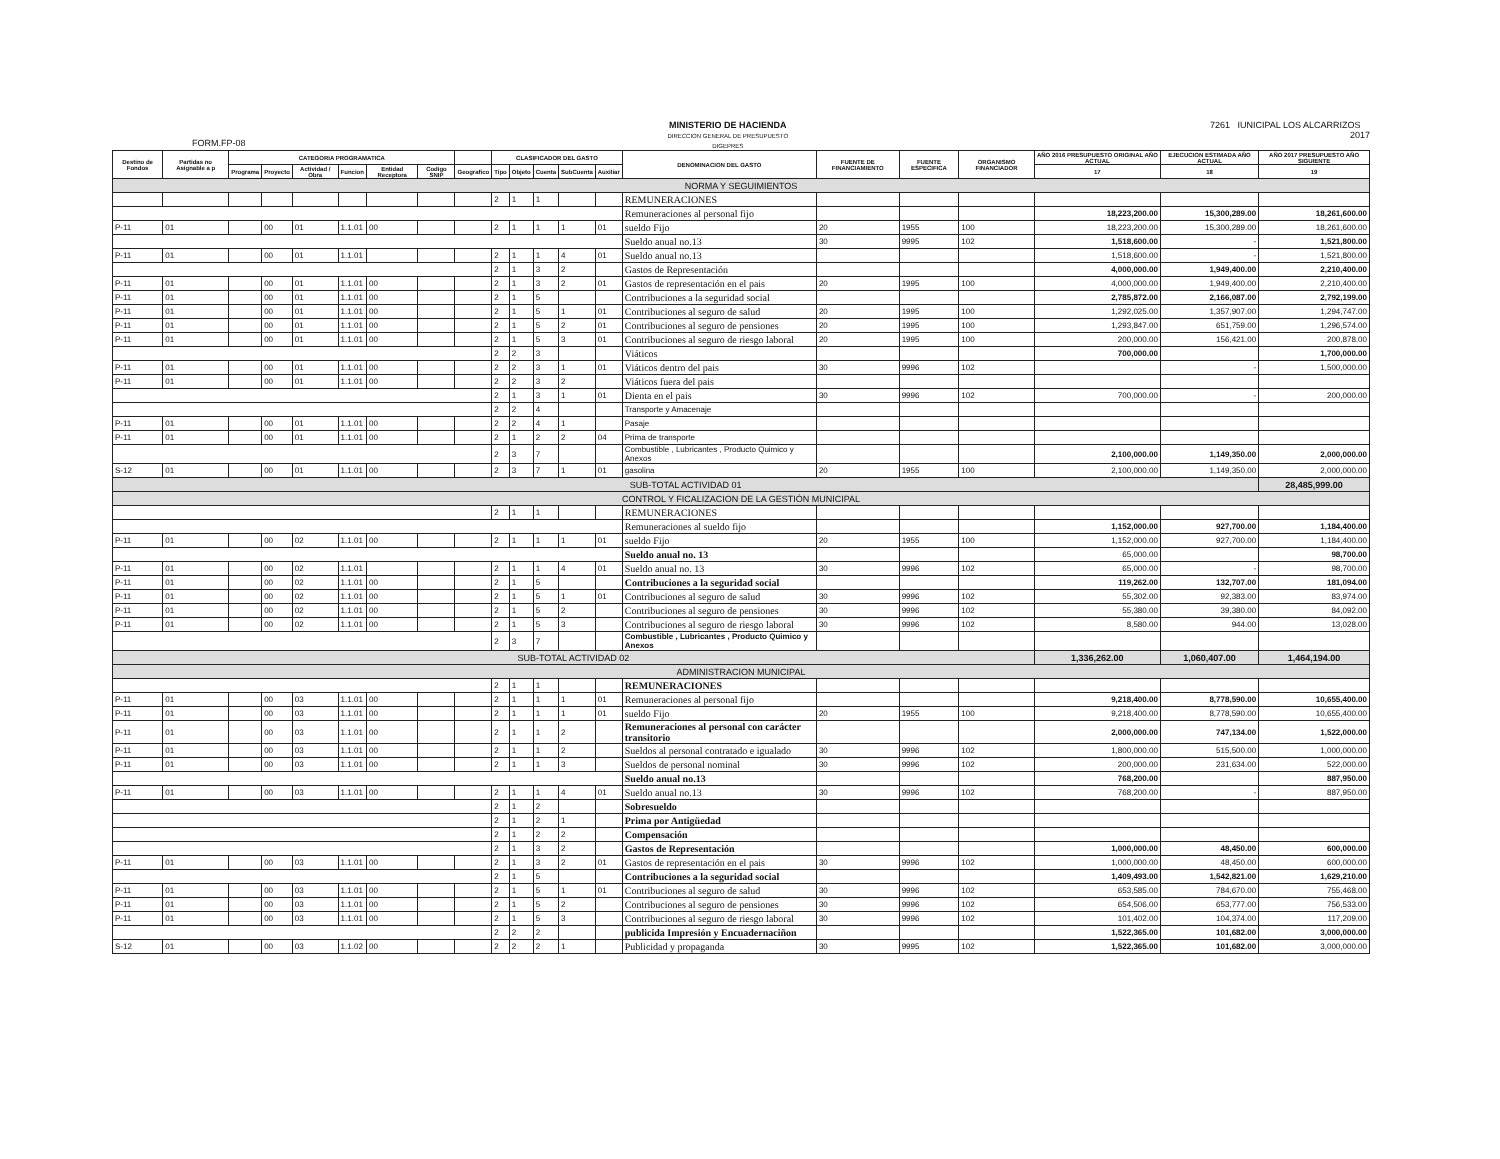FORM.FP-08
MINISTERIO DE HACIENDA
DIRECCION GENERAL DE PRESUPUESTO
DIGEPRES
7261 IUNICIPAL LOS ALCARRIZOS
2017
| Destino de Fondos | Partidas no Asignable a p | CATEGORIA PROGRAMATICA | | | | | | | CLASIFICADOR DEL GASTO | | | | | DENOMINACION DEL GASTO | FUENTE DE FINANCIAMIENTO | FUENTE ESPECIFICA | ORGANISMO FINANCIADOR | AÑO 2016 PRESUPUESTO ORIGINAL AÑO ACTUAL | EJECUCION ESTIMADA AÑO ACTUAL | AÑO 2017 PRESUPUESTO AÑO SIGUIENTE |
| --- | --- | --- | --- | --- | --- | --- | --- | --- | --- | --- | --- | --- | --- | --- | --- | --- | --- | --- | --- | --- |
| | | Programa | Proyecto | Actividad / Obra | Funcion | Entidad Receptora | Codigo SNIP | Geografico | Tipo | Objeto | Cuenta | SubCuenta | Auxiliar | | | | | 17 | 18 | 19 |
| NORMA Y SEGUIMIENTOS | | | | | | | | | | | | | | | | | | | | |
| | | | | | | | | | 2 | 1 | 1 | | | REMUNERACIONES | | | | | | |
| | | | | | | | | | | | | | | Remuneraciones al personal fijo | | | | 18,223,200.00 | 15,300,289.00 | 18,261,600.00 |
| P-11 | 01 | | 00 | 01 | 1.1.01 | 00 | | | 2 | 1 | 1 | 1 | 01 | sueldo Fijo | 20 | 1955 | 100 | 18,223,200.00 | 15,300,289.00 | 18,261,600.00 |
| | | | | | | | | | | | | | | Sueldo anual no.13 | 30 | 9995 | 102 | 1,518,600.00 | - | 1,521,800.00 |
| P-11 | 01 | | 00 | 01 | 1.1.01 | | | | 2 | 1 | 1 | 4 | 01 | Sueldo anual no.13 | | | | 1,518,600.00 | - | 1,521,800.00 |
| | | | | | | | | | 2 | 1 | 3 | 2 | | Gastos de Representación | | | | 4,000,000.00 | 1,949,400.00 | 2,210,400.00 |
| P-11 | 01 | | 00 | 01 | 1.1.01 | 00 | | | 2 | 1 | 3 | 2 | 01 | Gastos de representación en el pais | 20 | 1995 | 100 | 4,000,000.00 | 1,949,400.00 | 2,210,400.00 |
| P-11 | 01 | | 00 | 01 | 1.1.01 | 00 | | | 2 | 1 | 5 | | | Contribuciones a la seguridad social | | | | 2,785,872.00 | 2,166,087.00 | 2,792,199.00 |
| P-11 | 01 | | 00 | 01 | 1.1.01 | 00 | | | 2 | 1 | 5 | 1 | 01 | Contribuciones al seguro de salud | 20 | 1995 | 100 | 1,292,025.00 | 1,357,907.00 | 1,294,747.00 |
| P-11 | 01 | | 00 | 01 | 1.1.01 | 00 | | | 2 | 1 | 5 | 2 | 01 | Contribuciones al seguro de pensiones | 20 | 1995 | 100 | 1,293,847.00 | 651,759.00 | 1,296,574.00 |
| P-11 | 01 | | 00 | 01 | 1.1.01 | 00 | | | 2 | 1 | 5 | 3 | 01 | Contribuciones al seguro de riesgo laboral | 20 | 1995 | 100 | 200,000.00 | 156,421.00 | 200,878.00 |
| | | | | | | | | | 2 | 2 | 3 | | | Viáticos | | | | 700,000.00 | | 1,700,000.00 |
| P-11 | 01 | | 00 | 01 | 1.1.01 | 00 | | | 2 | 2 | 3 | 1 | 01 | Viáticos dentro del pais | 30 | 9996 | 102 | | - | 1,500,000.00 |
| P-11 | 01 | | 00 | 01 | 1.1.01 | 00 | | | 2 | 2 | 3 | 2 | | Viáticos fuera del pais | | | | | | |
| | | | | | | | | | 2 | 1 | 3 | 1 | 01 | Dienta en el pais | 30 | 9996 | 102 | 700,000.00 | - | 200,000.00 |
| | | | | | | | | | 2 | 2 | 4 | | | Transporte y Amacenaje | | | | | | |
| P-11 | 01 | | 00 | 01 | 1.1.01 | 00 | | | 2 | 2 | 4 | 1 | | Pasaje | | | | | | |
| P-11 | 01 | | 00 | 01 | 1.1.01 | 00 | | | 2 | 1 | 2 | 2 | 04 | Prima de transporte | | | | | | |
| | | | | | | | | | 2 | 3 | 7 | | | Combustible , Lubricantes , Producto Quimico y Anexos | | | | 2,100,000.00 | 1,149,350.00 | 2,000,000.00 |
| S-12 | 01 | | 00 | 01 | 1.1.01 | 00 | | | 2 | 3 | 7 | 1 | 01 | gasolina | 20 | 1955 | 100 | 2,100,000.00 | 1,149,350.00 | 2,000,000.00 |
| SUB-TOTAL ACTIVIDAD 01 | | | | | | | | | | | | | | | | | | | | 28,485,999.00 |
| CONTROL Y FICALIZACION DE LA GESTIÓN MUNICIPAL | | | | | | | | | | | | | | | | | | | | |
| | | | | | | | | | 2 | 1 | 1 | | | REMUNERACIONES | | | | | | |
| | | | | | | | | | | | | | | Remuneraciones al sueldo fijo | | | | 1,152,000.00 | 927,700.00 | 1,184,400.00 |
| P-11 | 01 | | 00 | 02 | 1.1.01 | 00 | | | 2 | 1 | 1 | 1 | 01 | sueldo Fijo | 20 | 1955 | 100 | 1,152,000.00 | 927,700.00 | 1,184,400.00 |
| | | | | | | | | | | | | | | Sueldo anual no. 13 | | | | 65,000.00 | | 98,700.00 |
| P-11 | 01 | | 00 | 02 | 1.1.01 | | | | 2 | 1 | 1 | 4 | 01 | Sueldo anual no. 13 | 30 | 9996 | 102 | 65,000.00 | - | 98,700.00 |
| P-11 | 01 | | 00 | 02 | 1.1.01 | 00 | | | 2 | 1 | 5 | | | Contribuciones a la seguridad social | | | | 119,262.00 | 132,707.00 | 181,094.00 |
| P-11 | 01 | | 00 | 02 | 1.1.01 | 00 | | | 2 | 1 | 5 | 1 | 01 | Contribuciones al seguro de salud | 30 | 9996 | 102 | 55,302.00 | 92,383.00 | 83,974.00 |
| P-11 | 01 | | 00 | 02 | 1.1.01 | 00 | | | 2 | 1 | 5 | 2 | | Contribuciones al seguro de pensiones | 30 | 9996 | 102 | 55,380.00 | 39,380.00 | 84,092.00 |
| P-11 | 01 | | 00 | 02 | 1.1.01 | 00 | | | 2 | 1 | 5 | 3 | | Contribuciones al seguro de riesgo laboral | 30 | 9996 | 102 | 8,580.00 | 944.00 | 13,028.00 |
| | | | | | | | | | 2 | 3 | 7 | | | Combustible , Lubricantes , Producto Quimico y Anexos | | | | | | |
| SUB-TOTAL ACTIVIDAD 02 | | | | | | | | | | | | | | | | | | 1,336,262.00 | 1,060,407.00 | 1,464,194.00 |
| ADMINISTRACION MUNICIPAL | | | | | | | | | | | | | | | | | | | | |
| | | | | | | | | | 2 | 1 | 1 | | | REMUNERACIONES | | | | | | |
| P-11 | 01 | | 00 | 03 | 1.1.01 | 00 | | | 2 | 1 | 1 | 1 | 01 | Remuneraciones al personal fijo | | | | 9,218,400.00 | 8,778,590.00 | 10,655,400.00 |
| P-11 | 01 | | 00 | 03 | 1.1.01 | 00 | | | 2 | 1 | 1 | 1 | 01 | sueldo Fijo | 20 | 1955 | 100 | 9,218,400.00 | 8,778,590.00 | 10,655,400.00 |
| P-11 | 01 | | 00 | 03 | 1.1.01 | 00 | | | 2 | 1 | 1 | 2 | | Remuneraciones al personal con carácter transitorio | | | | 2,000,000.00 | 747,134.00 | 1,522,000.00 |
| P-11 | 01 | | 00 | 03 | 1.1.01 | 00 | | | 2 | 1 | 1 | 2 | | Sueldos al personal contratado e igualado | 30 | 9996 | 102 | 1,800,000.00 | 515,500.00 | 1,000,000.00 |
| P-11 | 01 | | 00 | 03 | 1.1.01 | 00 | | | 2 | 1 | 1 | 3 | | Sueldos de personal nominal | 30 | 9996 | 102 | 200,000.00 | 231,634.00 | 522,000.00 |
| | | | | | | | | | | | | | | Sueldo anual no.13 | | | | 768,200.00 | | 887,950.00 |
| P-11 | 01 | | 00 | 03 | 1.1.01 | 00 | | | 2 | 1 | 1 | 4 | 01 | Sueldo anual no.13 | 30 | 9996 | 102 | 768,200.00 | - | 887,950.00 |
| | | | | | | | | | 2 | 1 | 2 | | | Sobresueldo | | | | | | |
| | | | | | | | | | 2 | 1 | 2 | 1 | | Prima por Antigüedad | | | | | | |
| | | | | | | | | | 2 | 1 | 2 | 2 | | Compensación | | | | | | |
| | | | | | | | | | 2 | 1 | 3 | 2 | | Gastos de Representación | | | | 1,000,000.00 | 48,450.00 | 600,000.00 |
| P-11 | 01 | | 00 | 03 | 1.1.01 | 00 | | | 2 | 1 | 3 | 2 | 01 | Gastos de representación en el pais | 30 | 9996 | 102 | 1,000,000.00 | 48,450.00 | 600,000.00 |
| | | | | | | | | | 2 | 1 | 5 | | | Contribuciones a la seguridad social | | | | 1,409,493.00 | 1,542,821.00 | 1,629,210.00 |
| P-11 | 01 | | 00 | 03 | 1.1.01 | 00 | | | 2 | 1 | 5 | 1 | 01 | Contribuciones al seguro de salud | 30 | 9996 | 102 | 653,585.00 | 784,670.00 | 755,468.00 |
| P-11 | 01 | | 00 | 03 | 1.1.01 | 00 | | | 2 | 1 | 5 | 2 | | Contribuciones al seguro de pensiones | 30 | 9996 | 102 | 654,506.00 | 653,777.00 | 756,533.00 |
| P-11 | 01 | | 00 | 03 | 1.1.01 | 00 | | | 2 | 1 | 5 | 3 | | Contribuciones al seguro de riesgo laboral | 30 | 9996 | 102 | 101,402.00 | 104,374.00 | 117,209.00 |
| | | | | | | | | | 2 | 2 | 2 | | | publicida Impresión y Encuadernaciñon | | | | 1,522,365.00 | 101,682.00 | 3,000,000.00 |
| S-12 | 01 | | 00 | 03 | 1.1.02 | 00 | | | 2 | 2 | 2 | 1 | | Publicidad y propaganda | 30 | 9995 | 102 | 1,522,365.00 | 101,682.00 | 3,000,000.00 |